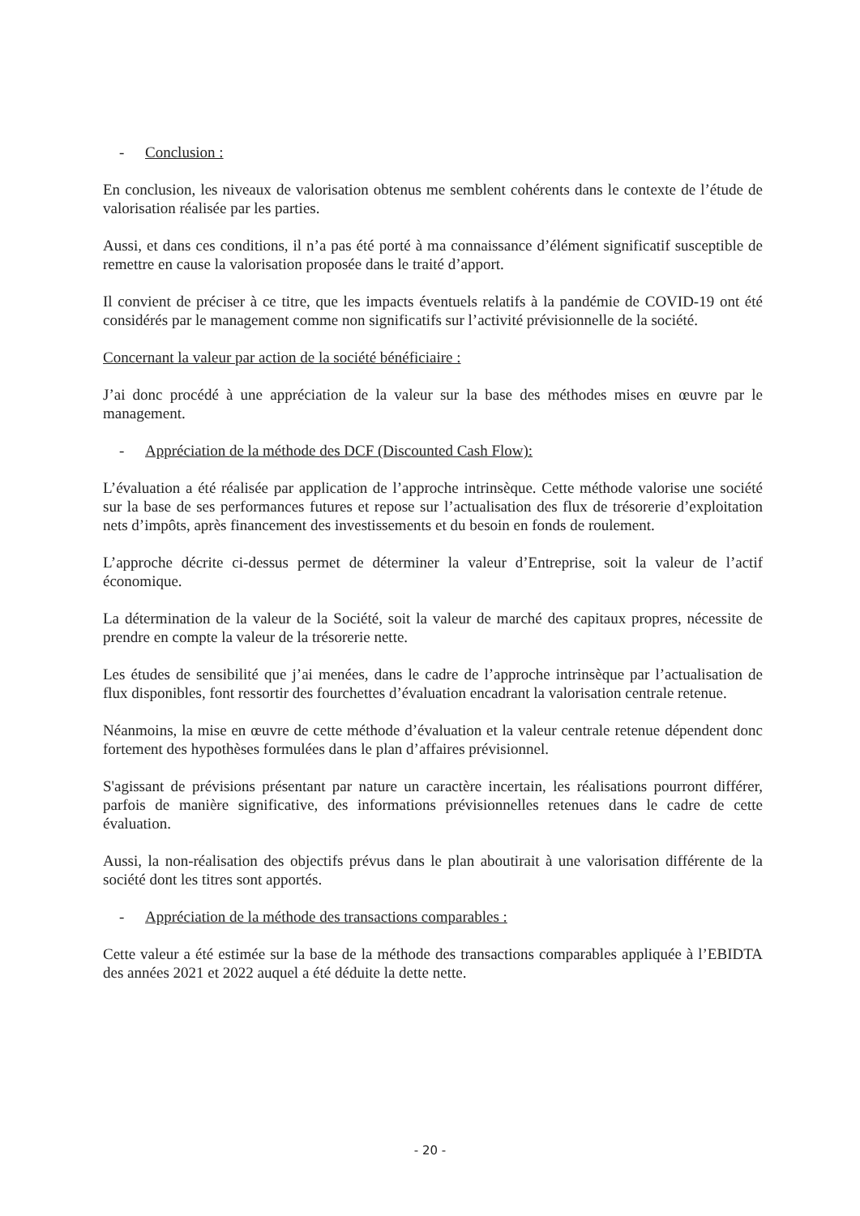- Conclusion :
En conclusion, les niveaux de valorisation obtenus me semblent cohérents dans le contexte de l’étude de valorisation réalisée par les parties.
Aussi, et dans ces conditions, il n’a pas été porté à ma connaissance d’élément significatif susceptible de remettre en cause la valorisation proposée dans le traité d’apport.
Il convient de préciser à ce titre, que les impacts éventuels relatifs à la pandémie de COVID-19 ont été considérés par le management comme non significatifs sur l’activité prévisionnelle de la société.
Concernant la valeur par action de la société bénéficiaire :
J’ai donc procédé à une appréciation de la valeur sur la base des méthodes mises en œuvre par le management.
- Appréciation de la méthode des DCF (Discounted Cash Flow):
L’évaluation a été réalisée par application de l’approche intrinsèque. Cette méthode valorise une société sur la base de ses performances futures et repose sur l’actualisation des flux de trésorerie d’exploitation nets d’impôts, après financement des investissements et du besoin en fonds de roulement.
L’approche décrite ci-dessus permet de déterminer la valeur d’Entreprise, soit la valeur de l’actif économique.
La détermination de la valeur de la Société, soit la valeur de marché des capitaux propres, nécessite de prendre en compte la valeur de la trésorerie nette.
Les études de sensibilité que j’ai menées, dans le cadre de l’approche intrinsèque par l’actualisation de flux disponibles, font ressortir des fourchettes d’évaluation encadrant la valorisation centrale retenue.
Néanmoins, la mise en œuvre de cette méthode d’évaluation et la valeur centrale retenue dépendent donc fortement des hypothèses formulées dans le plan d’affaires prévisionnel.
S'agissant de prévisions présentant par nature un caractère incertain, les réalisations pourront différer, parfois de manière significative, des informations prévisionnelles retenues dans le cadre de cette évaluation.
Aussi, la non-réalisation des objectifs prévus dans le plan aboutirait à une valorisation différente de la société dont les titres sont apportés.
- Appréciation de la méthode des transactions comparables :
Cette valeur a été estimée sur la base de la méthode des transactions comparables appliquée à l’EBIDTA des années 2021 et 2022 auquel a été déduite la dette nette.
- 20 -